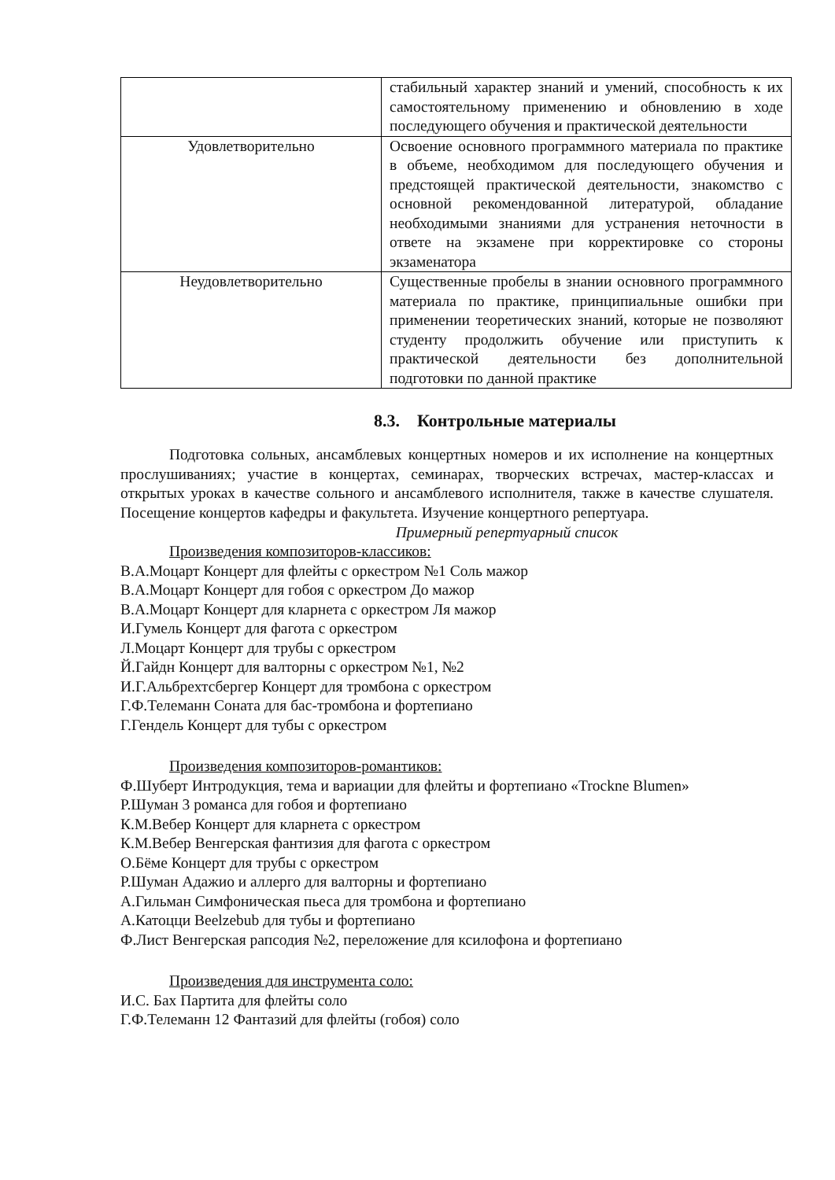| | стабильный характер знаний и умений, способность к их самостоятельному применению и обновлению в ходе последующего обучения и практической деятельности |
| Удовлетворительно | Освоение основного программного материала по практике в объеме, необходимом для последующего обучения и предстоящей практической деятельности, знакомство с основной рекомендованной литературой, обладание необходимыми знаниями для устранения неточности в ответе на экзамене при корректировке со стороны экзаменатора |
| Неудовлетворительно | Существенные пробелы в знании основного программного материала по практике, принципиальные ошибки при применении теоретических знаний, которые не позволяют студенту продолжить обучение или приступить к практической деятельности без дополнительной подготовки по данной практике |
8.3. Контрольные материалы
Подготовка сольных, ансамблевых концертных номеров и их исполнение на концертных прослушиваниях; участие в концертах, семинарах, творческих встречах, мастер-классах и открытых уроках в качестве сольного и ансамблевого исполнителя, также в качестве слушателя. Посещение концертов кафедры и факультета. Изучение концертного репертуара.
Примерный репертуарный список
Произведения композиторов-классиков:
В.А.Моцарт Концерт для флейты с оркестром №1 Соль мажор
В.А.Моцарт Концерт для гобоя с оркестром До мажор
В.А.Моцарт Концерт для кларнета с оркестром Ля мажор
И.Гумель Концерт для фагота с оркестром
Л.Моцарт Концерт для трубы с оркестром
Й.Гайдн Концерт для валторны с оркестром №1, №2
И.Г.Альбрехтсбергер Концерт для тромбона с оркестром
Г.Ф.Телеманн Соната для бас-тромбона и фортепиано
Г.Гендель Концерт для тубы с оркестром
Произведения композиторов-романтиков:
Ф.Шуберт Интродукция, тема и вариации для флейты и фортепиано «Trockne Blumen»
Р.Шуман 3 романса для гобоя и фортепиано
К.М.Вебер Концерт для кларнета с оркестром
К.М.Вебер Венгерская фантизия для фагота с оркестром
О.Бёме Концерт для трубы с оркестром
Р.Шуман Адажио и аллерго для валторны и фортепиано
А.Гильман Симфоническая пьеса для тромбона и фортепиано
А.Катоцци Beelzebub для тубы и фортепиано
Ф.Лист Венгерская рапсодия №2, переложение для ксилофона и фортепиано
Произведения для инструмента соло:
И.С. Бах Партита для флейты соло
Г.Ф.Телеманн 12 Фантазий для флейты (гобоя) соло